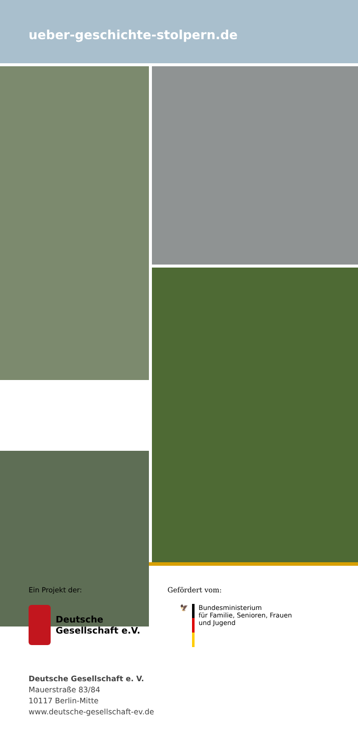ueber-geschichte-stolpern.de
Ein Projekt der:
Deutsche
Gesellschaft e.V.
Gefördert vom:
🦅 Bundesministerium
für Familie, Senioren, Frauen
und Jugend
Deutsche Gesellschaft e. V.
Mauerstraße 83/84
10117 Berlin-Mitte
www.deutsche-gesellschaft-ev.de